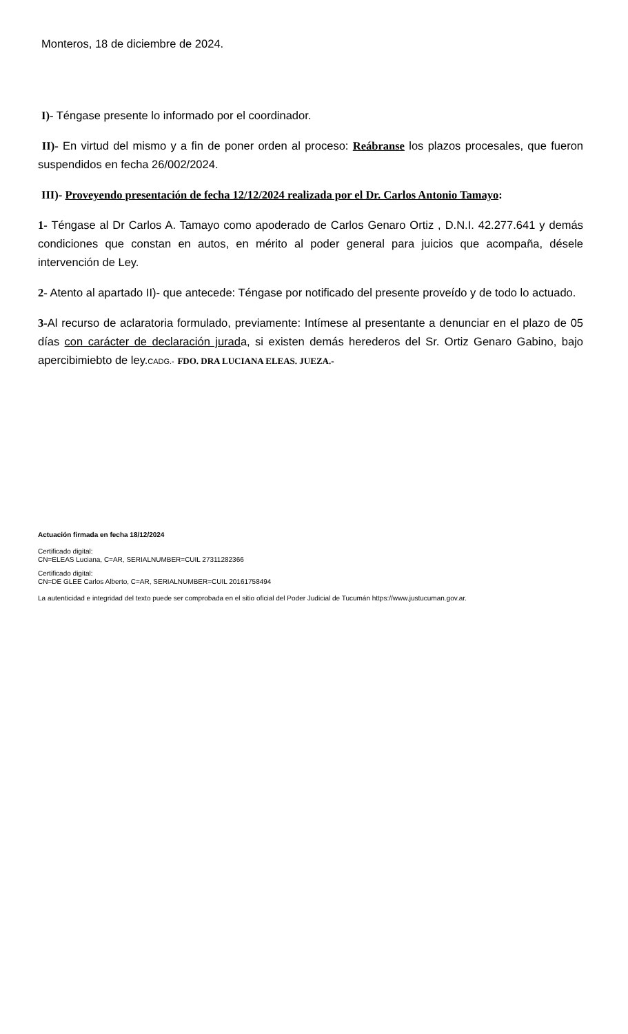Monteros, 18 de diciembre de 2024.
I)- Téngase presente lo informado por el coordinador.
II)- En virtud del mismo y a fin de poner orden al proceso: Reábranse los plazos procesales, que fueron suspendidos en fecha 26/002/2024.
III)- Proveyendo presentación de fecha 12/12/2024 realizada por el Dr. Carlos Antonio Tamayo:
1- Téngase al Dr Carlos A. Tamayo como apoderado de Carlos Genaro Ortiz , D.N.I. 42.277.641 y demás condiciones que constan en autos, en mérito al poder general para juicios que acompaña, désele intervención de Ley.
2- Atento al apartado II)- que antecede: Téngase por notificado del presente proveído y de todo lo actuado.
3-Al recurso de aclaratoria formulado, previamente: Intímese al presentante a denunciar en el plazo de 05 días con carácter de declaración jurada, si existen demás herederos del Sr. Ortiz Genaro Gabino, bajo apercibimiebto de ley.CADG.- FDO. DRA LUCIANA ELEAS. JUEZA.-
Actuación firmada en fecha 18/12/2024
Certificado digital:
CN=ELEAS Luciana, C=AR, SERIALNUMBER=CUIL 27311282366
Certificado digital:
CN=DE GLEE Carlos Alberto, C=AR, SERIALNUMBER=CUIL 20161758494
La autenticidad e integridad del texto puede ser comprobada en el sitio oficial del Poder Judicial de Tucumán https://www.justucuman.gov.ar.